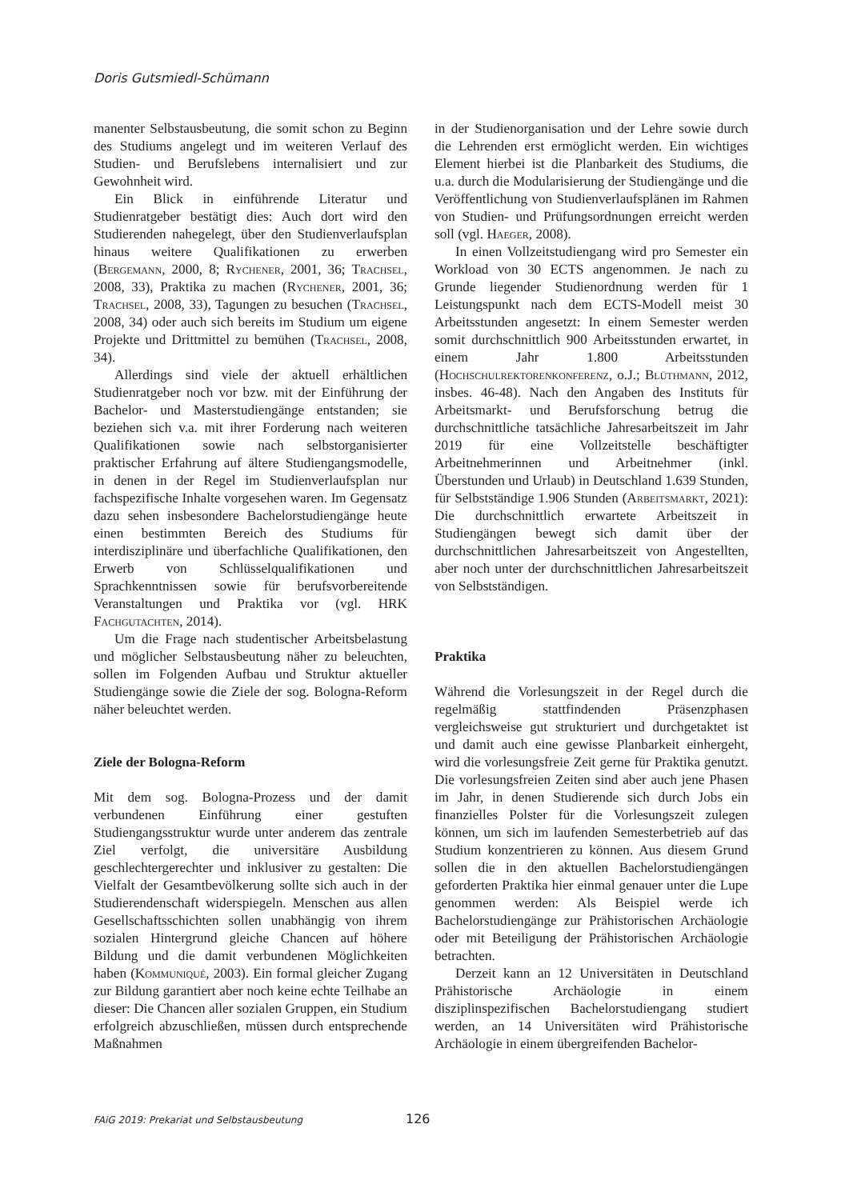Doris Gutsmiedl-Schümann
manenter Selbstausbeutung, die somit schon zu Beginn des Studiums angelegt und im weiteren Verlauf des Studien- und Berufslebens internalisiert und zur Gewohnheit wird.
Ein Blick in einführende Literatur und Studienratgeber bestätigt dies: Auch dort wird den Studierenden nahegelegt, über den Studienverlaufsplan hinaus weitere Qualifikationen zu erwerben (Bergemann, 2000, 8; Rychener, 2001, 36; Trachsel, 2008, 33), Praktika zu machen (Rychener, 2001, 36; Trachsel, 2008, 33), Tagungen zu besuchen (Trachsel, 2008, 34) oder auch sich bereits im Studium um eigene Projekte und Drittmittel zu bemühen (Trachsel, 2008, 34).
Allerdings sind viele der aktuell erhältlichen Studienratgeber noch vor bzw. mit der Einführung der Bachelor- und Masterstudiengänge entstanden; sie beziehen sich v.a. mit ihrer Forderung nach weiteren Qualifikationen sowie nach selbstorganisierter praktischer Erfahrung auf ältere Studiengangsmodelle, in denen in der Regel im Studienverlaufsplan nur fachspezifische Inhalte vorgesehen waren. Im Gegensatz dazu sehen insbesondere Bachelorstudiengänge heute einen bestimmten Bereich des Studiums für interdisziplinäre und überfachliche Qualifikationen, den Erwerb von Schlüsselqualifikationen und Sprachkenntnissen sowie für berufsvorbereitende Veranstaltungen und Praktika vor (vgl. HRK Fachgutachten, 2014).
Um die Frage nach studentischer Arbeitsbelastung und möglicher Selbstausbeutung näher zu beleuchten, sollen im Folgenden Aufbau und Struktur aktueller Studiengänge sowie die Ziele der sog. Bologna-Reform näher beleuchtet werden.
Ziele der Bologna-Reform
Mit dem sog. Bologna-Prozess und der damit verbundenen Einführung einer gestuften Studiengangsstruktur wurde unter anderem das zentrale Ziel verfolgt, die universitäre Ausbildung geschlechtergerechter und inklusiver zu gestalten: Die Vielfalt der Gesamtbevölkerung sollte sich auch in der Studierendenschaft widerspiegeln. Menschen aus allen Gesellschaftsschichten sollen unabhängig von ihrem sozialen Hintergrund gleiche Chancen auf höhere Bildung und die damit verbundenen Möglichkeiten haben (Kommuniqué, 2003). Ein formal gleicher Zugang zur Bildung garantiert aber noch keine echte Teilhabe an dieser: Die Chancen aller sozialen Gruppen, ein Studium erfolgreich abzuschließen, müssen durch entsprechende Maßnahmen
in der Studienorganisation und der Lehre sowie durch die Lehrenden erst ermöglicht werden. Ein wichtiges Element hierbei ist die Planbarkeit des Studiums, die u.a. durch die Modularisierung der Studiengänge und die Veröffentlichung von Studienverlaufsplänen im Rahmen von Studien- und Prüfungsordnungen erreicht werden soll (vgl. Haeger, 2008).
In einen Vollzeitstudiengang wird pro Semester ein Workload von 30 ECTS angenommen. Je nach zu Grunde liegender Studienordnung werden für 1 Leistungspunkt nach dem ECTS-Modell meist 30 Arbeitsstunden angesetzt: In einem Semester werden somit durchschnittlich 900 Arbeitsstunden erwartet, in einem Jahr 1.800 Arbeitsstunden (Hochschulrektorenkonferenz, o.J.; Blüthmann, 2012, insbes. 46-48). Nach den Angaben des Instituts für Arbeitsmarkt- und Berufsforschung betrug die durchschnittliche tatsächliche Jahresarbeitszeit im Jahr 2019 für eine Vollzeitstelle beschäftigter Arbeitnehmerinnen und Arbeitnehmer (inkl. Überstunden und Urlaub) in Deutschland 1.639 Stunden, für Selbstständige 1.906 Stunden (Arbeitsmarkt, 2021): Die durchschnittlich erwartete Arbeitszeit in Studiengängen bewegt sich damit über der durchschnittlichen Jahresarbeitszeit von Angestellten, aber noch unter der durchschnittlichen Jahresarbeitszeit von Selbstständigen.
Praktika
Während die Vorlesungszeit in der Regel durch die regelmäßig stattfindenden Präsenzphasen vergleichsweise gut strukturiert und durchgetaktet ist und damit auch eine gewisse Planbarkeit einhergeht, wird die vorlesungsfreie Zeit gerne für Praktika genutzt. Die vorlesungsfreien Zeiten sind aber auch jene Phasen im Jahr, in denen Studierende sich durch Jobs ein finanzielles Polster für die Vorlesungszeit zulegen können, um sich im laufenden Semesterbetrieb auf das Studium konzentrieren zu können. Aus diesem Grund sollen die in den aktuellen Bachelorstudiengängen geforderten Praktika hier einmal genauer unter die Lupe genommen werden: Als Beispiel werde ich Bachelorstudiengänge zur Prähistorischen Archäologie oder mit Beteiligung der Prähistorischen Archäologie betrachten.
Derzeit kann an 12 Universitäten in Deutschland Prähistorische Archäologie in einem disziplinspezifischen Bachelorstudiengang studiert werden, an 14 Universitäten wird Prähistorische Archäologie in einem übergreifenden Bachelor-
FAiG 2019: Prekariat und Selbstausbeutung 126